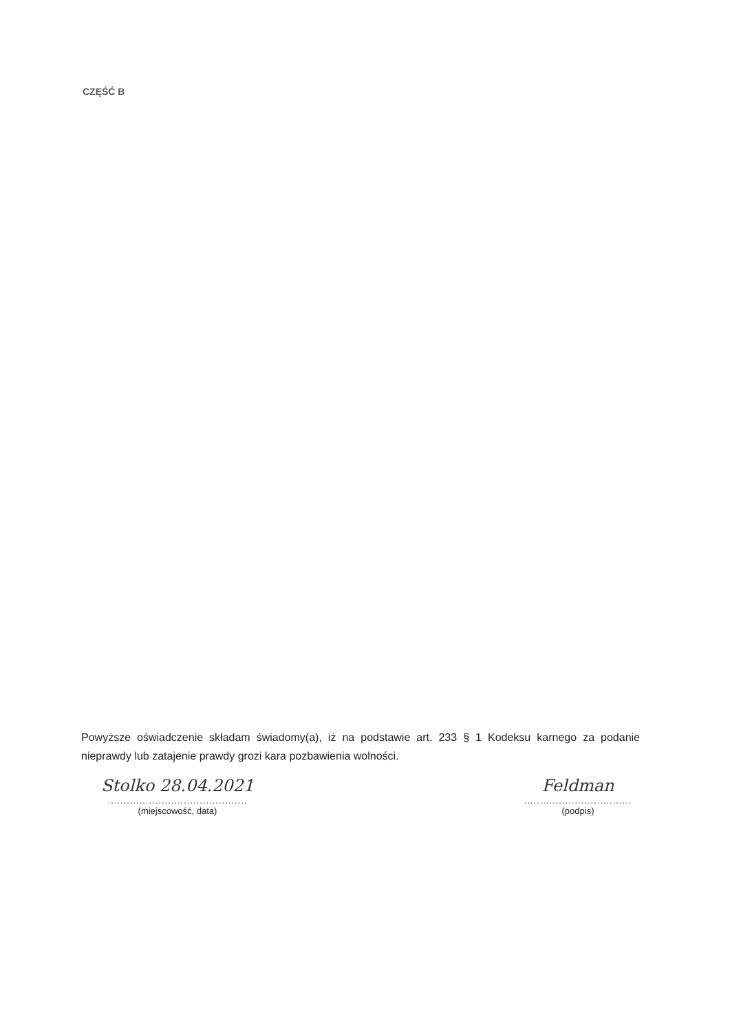CZĘŚĆ B
Powyższe oświadczenie składam świadomy(a), iż na podstawie art. 233 § 1 Kodeksu karnego za podanie nieprawdy lub zatajenie prawdy grozi kara pozbawienia wolności.
Stolko 28.04.2021
............................................
(miejscowość, data)
Feldman
..................................
(podpis)